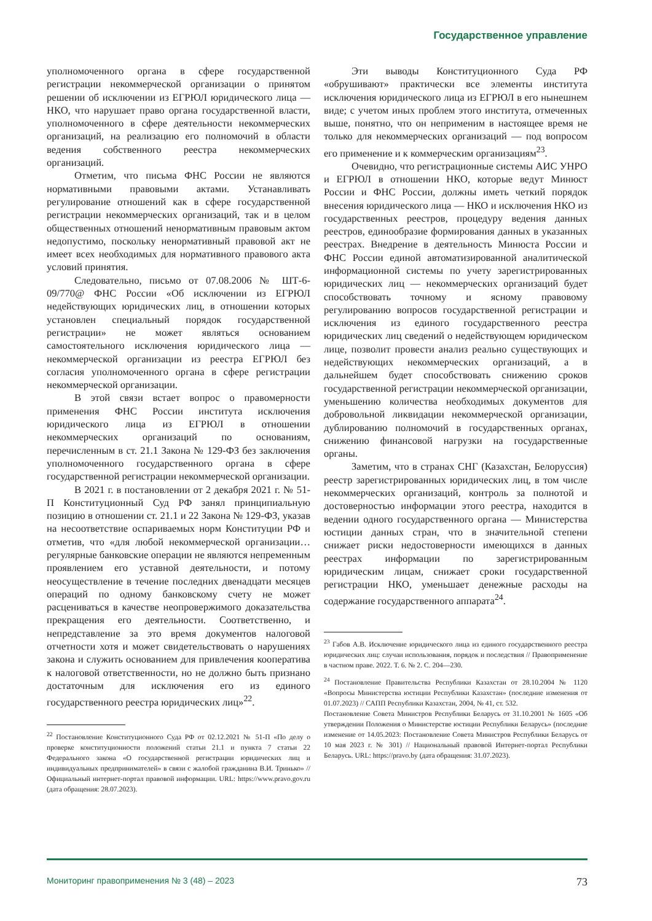Государственное управление
уполномоченного органа в сфере государственной регистрации некоммерческой организации о принятом решении об исключении из ЕГРЮЛ юридического лица — НКО, что нарушает право органа государственной власти, уполномоченного в сфере деятельности некоммерческих организаций, на реализацию его полномочий в области ведения собственного реестра некоммерческих организаций.
Отметим, что письма ФНС России не являются нормативными правовыми актами. Устанавливать регулирование отношений как в сфере государственной регистрации некоммерческих организаций, так и в целом общественных отношений ненормативным правовым актом недопустимо, поскольку ненормативный правовой акт не имеет всех необходимых для нормативного правового акта условий принятия.
Следовательно, письмо от 07.08.2006 № ШТ-6-09/770@ ФНС России «Об исключении из ЕГРЮЛ недействующих юридических лиц, в отношении которых установлен специальный порядок государственной регистрации» не может являться основанием самостоятельного исключения юридического лица — некоммерческой организации из реестра ЕГРЮЛ без согласия уполномоченного органа в сфере регистрации некоммерческой организации.
В этой связи встает вопрос о правомерности применения ФНС России института исключения юридического лица из ЕГРЮЛ в отношении некоммерческих организаций по основаниям, перечисленным в ст. 21.1 Закона № 129-ФЗ без заключения уполномоченного государственного органа в сфере государственной регистрации некоммерческой организации.
В 2021 г. в постановлении от 2 декабря 2021 г. № 51-П Конституционный Суд РФ занял принципиальную позицию в отношении ст. 21.1 и 22 Закона № 129-ФЗ, указав на несоответствие оспариваемых норм Конституции РФ и отметив, что «для любой некоммерческой организации… регулярные банковские операции не являются непременным проявлением его уставной деятельности, и потому неосуществление в течение последних двенадцати месяцев операций по одному банковскому счету не может расцениваться в качестве неопровержимого доказательства прекращения его деятельности. Соответственно, и непредставление за это время документов налоговой отчетности хотя и может свидетельствовать о нарушениях закона и служить основанием для привлечения кооператива к налоговой ответственности, но не должно быть признано достаточным для исключения его из единого государственного реестра юридических лиц»<sup>22</sup>.
<sup>22</sup> Постановление Конституционного Суда РФ от 02.12.2021 № 51-П «По делу о проверке конституционности положений статьи 21.1 и пункта 7 статьи 22 Федерального закона «О государственной регистрации юридических лиц и индивидуальных предпринимателей» в связи с жалобой гражданина В.И. Тринько» // Официальный интернет-портал правовой информации. URL: https://www.pravo.gov.ru (дата обращения: 28.07.2023).
Эти выводы Конституционного Суда РФ «обрушивают» практически все элементы института исключения юридического лица из ЕГРЮЛ в его нынешнем виде; с учетом иных проблем этого института, отмеченных выше, понятно, что он неприменим в настоящее время не только для некоммерческих организаций — под вопросом его применение и к коммерческим организациям<sup>23</sup>.
Очевидно, что регистрационные системы АИС УНРО и ЕГРЮЛ в отношении НКО, которые ведут Минюст России и ФНС России, должны иметь четкий порядок внесения юридического лица — НКО и исключения НКО из государственных реестров, процедуру ведения данных реестров, единообразие формирования данных в указанных реестрах. Внедрение в деятельность Минюста России и ФНС России единой автоматизированной аналитической информационной системы по учету зарегистрированных юридических лиц — некоммерческих организаций будет способствовать точному и ясному правовому регулированию вопросов государственной регистрации и исключения из единого государственного реестра юридических лиц сведений о недействующем юридическом лице, позволит провести анализ реально существующих и недействующих некоммерческих организаций, а в дальнейшем будет способствовать снижению сроков государственной регистрации некоммерческой организации, уменьшению количества необходимых документов для добровольной ликвидации некоммерческой организации, дублированию полномочий в государственных органах, снижению финансовой нагрузки на государственные органы.
Заметим, что в странах СНГ (Казахстан, Белоруссия) реестр зарегистрированных юридических лиц, в том числе некоммерческих организаций, контроль за полнотой и достоверностью информации этого реестра, находится в ведении одного государственного органа — Министерства юстиции данных стран, что в значительной степени снижает риски недостоверности имеющихся в данных реестрах информации по зарегистрированным юридическим лицам, снижает сроки государственной регистрации НКО, уменьшает денежные расходы на содержание государственного аппарата<sup>24</sup>.
<sup>23</sup> Габов А.В. Исключение юридического лица из единого государственного реестра юридических лиц: случаи использования, порядок и последствия // Правоприменение в частном праве. 2022. Т. 6. № 2. С. 204—230.
<sup>24</sup> Постановление Правительства Республики Казахстан от 28.10.2004 № 1120 «Вопросы Министерства юстиции Республики Казахстан» (последние изменения от 01.07.2023) // САПП Республики Казахстан, 2004, № 41, ст. 532.
Постановление Совета Министров Республики Беларусь от 31.10.2001 № 1605 «Об утверждении Положения о Министерстве юстиции Республики Беларусь» (последние изменение от 14.05.2023: Постановление Совета Министров Республики Беларусь от 10 мая 2023 г. № 301) // Национальный правовой Интернет-портал Республики Беларусь. URL: https://pravo.by (дата обращения: 31.07.2023).
Мониторинг правоприменения № 3 (48) – 2023 73